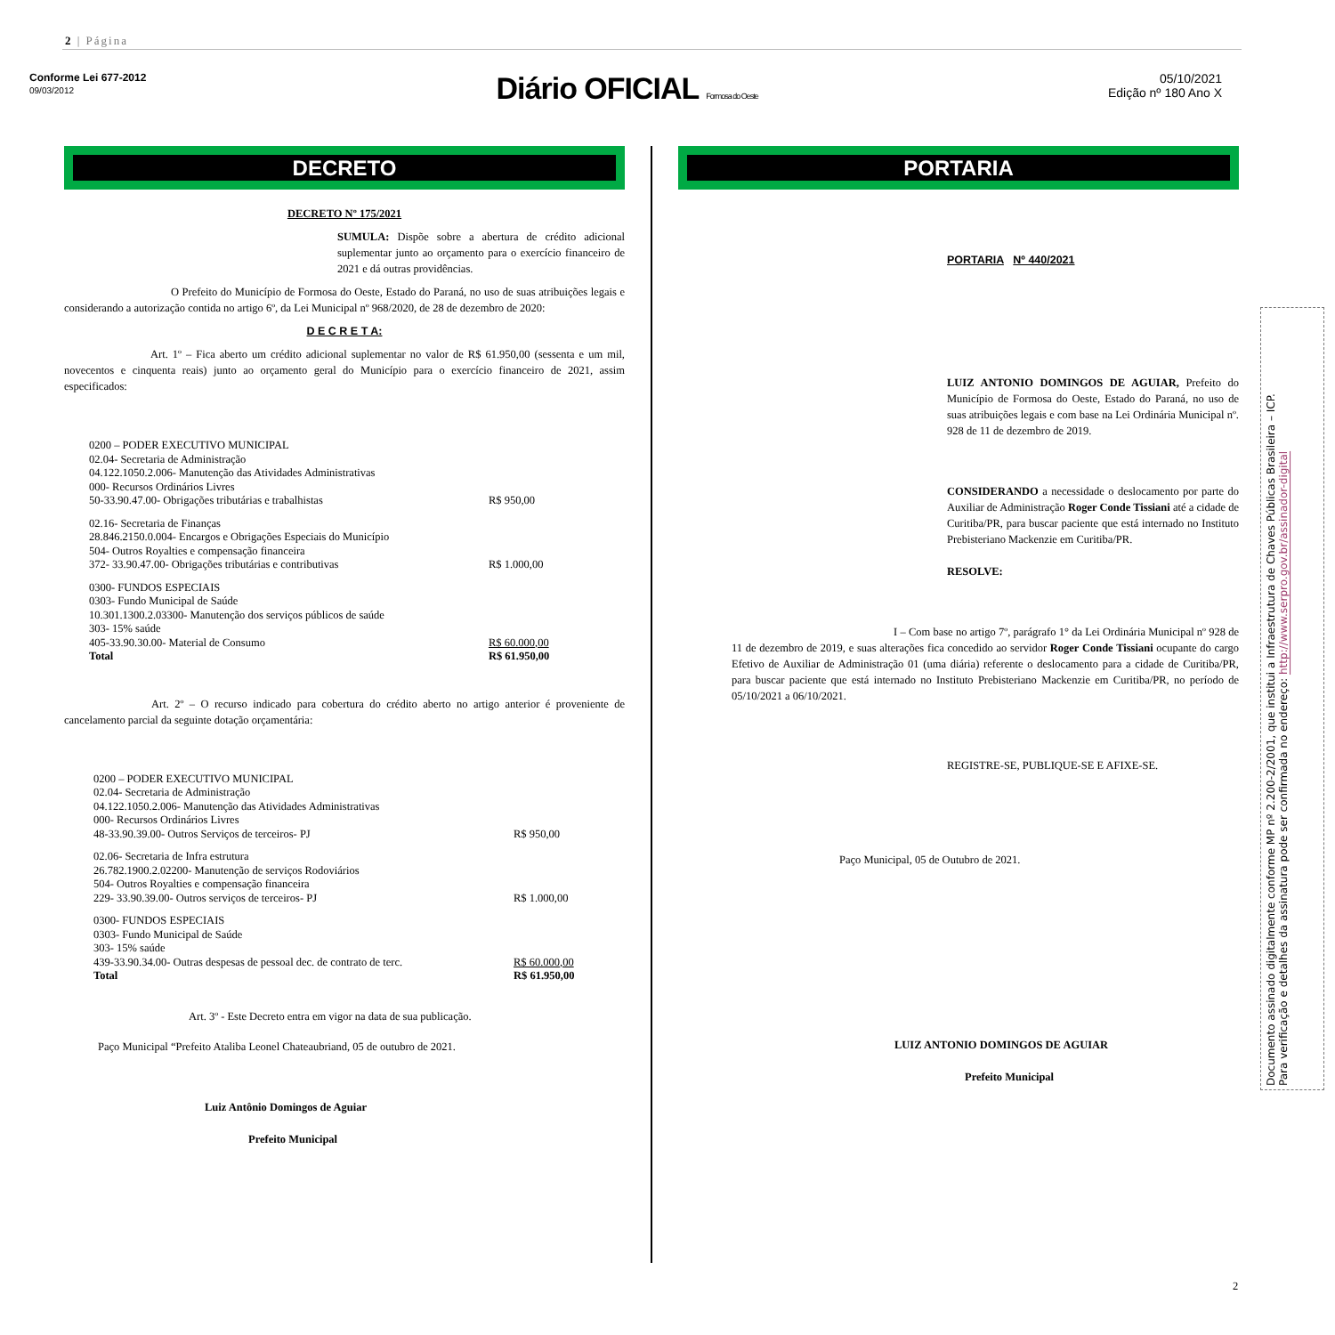2 | Página
Conforme Lei 677-2012
09/03/2012
Diário OFICIAL Formosa do Oeste
05/10/2021
Edição nº 180 Ano X
DECRETO
DECRETO Nº 175/2021
SUMULA: Dispõe sobre a abertura de crédito adicional suplementar junto ao orçamento para o exercício financeiro de 2021 e dá outras providências.
O Prefeito do Município de Formosa do Oeste, Estado do Paraná, no uso de suas atribuições legais e considerando a autorização contida no artigo 6º, da Lei Municipal nº 968/2020, de 28 de dezembro de 2020:
D E C R E T A:
Art. 1º – Fica aberto um crédito adicional suplementar no valor de R$ 61.950,00 (sessenta e um mil, novecentos e cinquenta reais) junto ao orçamento geral do Município para o exercício financeiro de 2021, assim especificados:
| 0200 – PODER EXECUTIVO MUNICIPAL | |
| 02.04- Secretaria de Administração | |
| 04.122.1050.2.006- Manutenção das Atividades Administrativas | |
| 000- Recursos Ordinários Livres | |
| 50-33.90.47.00- Obrigações tributárias e trabalhistas | R$ 950,00 |
| 02.16- Secretaria de Finanças | |
| 28.846.2150.0.004- Encargos e Obrigações Especiais do Município | |
| 504- Outros Royalties e compensação financeira | |
| 372- 33.90.47.00- Obrigações tributárias e contributivas | R$ 1.000,00 |
| 0300- FUNDOS ESPECIAIS | |
| 0303- Fundo Municipal de Saúde | |
| 10.301.1300.2.03300- Manutenção dos serviços públicos de saúde | |
| 303- 15% saúde | |
| 405-33.90.30.00- Material de Consumo | R$ 60.000,00 |
| Total | R$ 61.950,00 |
Art. 2º – O recurso indicado para cobertura do crédito aberto no artigo anterior é proveniente de cancelamento parcial da seguinte dotação orçamentária:
| 0200 – PODER EXECUTIVO MUNICIPAL | |
| 02.04- Secretaria de Administração | |
| 04.122.1050.2.006- Manutenção das Atividades Administrativas | |
| 000- Recursos Ordinários Livres | |
| 48-33.90.39.00- Outros Serviços de terceiros- PJ | R$ 950,00 |
| 02.06- Secretaria de Infra estrutura | |
| 26.782.1900.2.02200- Manutenção de serviços Rodoviários | |
| 504- Outros Royalties e compensação financeira | |
| 229- 33.90.39.00- Outros serviços de terceiros- PJ | R$ 1.000,00 |
| 0300- FUNDOS ESPECIAIS | |
| 0303- Fundo Municipal de Saúde | |
| 303- 15% saúde | |
| 439-33.90.34.00- Outras despesas de pessoal dec. de contrato de terc. | R$ 60.000,00 |
| Total | R$ 61.950,00 |
Art. 3º - Este Decreto entra em vigor na data de sua publicação.
Paço Municipal “Prefeito Ataliba Leonel Chateaubriand, 05 de outubro de 2021.
Luiz Antônio Domingos de Aguiar
Prefeito Municipal
PORTARIA
PORTARIA Nº 440/2021
LUIZ ANTONIO DOMINGOS DE AGUIAR, Prefeito do Município de Formosa do Oeste, Estado do Paraná, no uso de suas atribuições legais e com base na Lei Ordinária Municipal nº. 928 de 11 de dezembro de 2019.
CONSIDERANDO a necessidade o deslocamento por parte do Auxiliar de Administração Roger Conde Tissiani até a cidade de Curitiba/PR, para buscar paciente que está internado no Instituto Prebisteriano Mackenzie em Curitiba/PR.
RESOLVE:
I – Com base no artigo 7º, parágrafo 1° da Lei Ordinária Municipal nº 928 de 11 de dezembro de 2019, e suas alterações fica concedido ao servidor Roger Conde Tissiani ocupante do cargo Efetivo de Auxiliar de Administração 01 (uma diária) referente o deslocamento para a cidade de Curitiba/PR, para buscar paciente que está internado no Instituto Prebisteriano Mackenzie em Curitiba/PR, no período de 05/10/2021 a 06/10/2021.
REGISTRE-SE, PUBLIQUE-SE E AFIXE-SE.
Paço Municipal, 05 de Outubro de 2021.
LUIZ ANTONIO DOMINGOS DE AGUIAR
Prefeito Municipal
Documento assinado digitalmente conforme MP nº 2.200-2/2001, que institui a Infraestrutura de Chaves Públicas Brasileira – ICP.
Para verificação e detalhes da assinatura pode ser confirmada no endereço: http://www.serpro.gov.br/assinador-digital
2